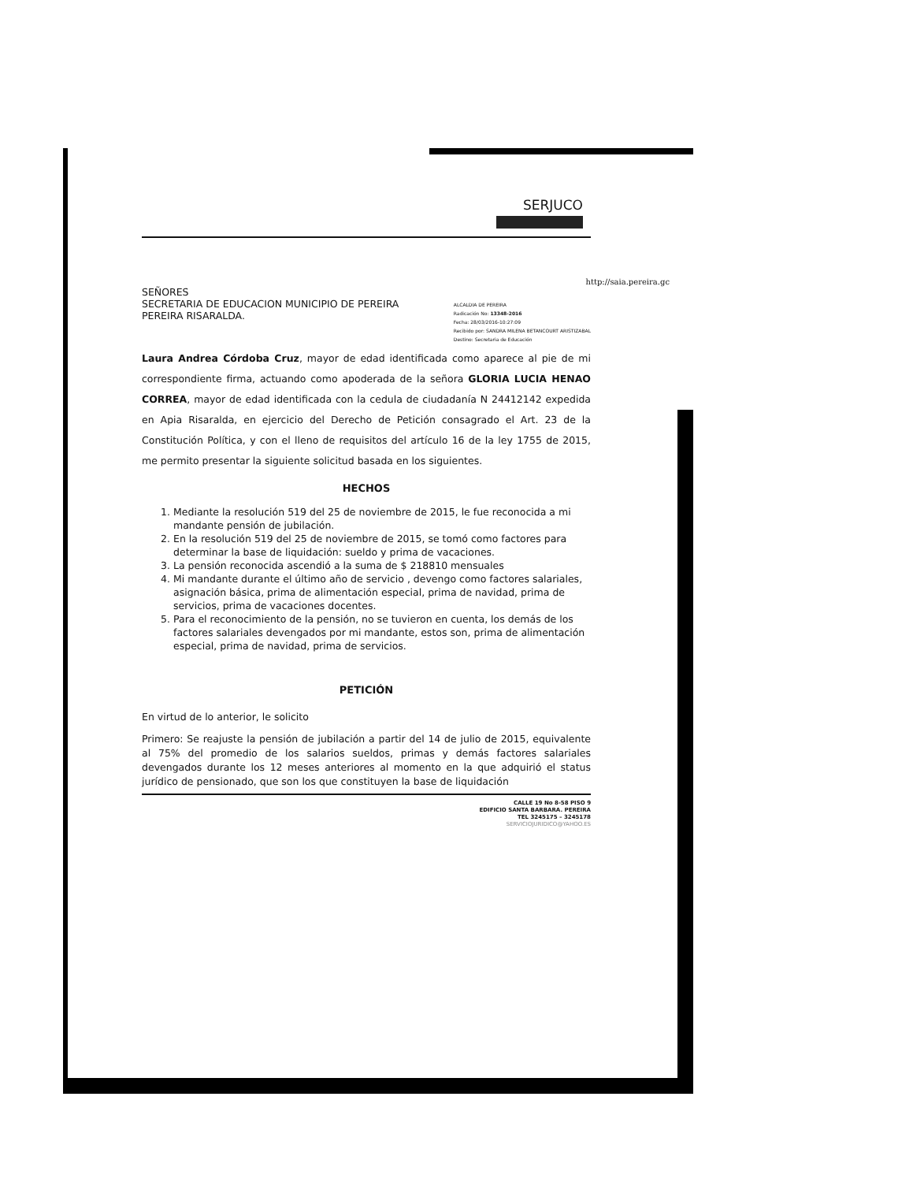SERJUCO
http://saia.pereira.gc
SEÑORES
SECRETARIA DE EDUCACION MUNICIPIO DE PEREIRA
PEREIRA RISARALDA.
ALCALDIA DE PEREIRA
Radicación No: 13348-2016
Fecha: 28/03/2016-10:27:09
Recibido por: SANDRA MILENA BETANCOURT ARISTIZABAL
Destino: Secretaria de Educación
Laura Andrea Córdoba Cruz, mayor de edad identificada como aparece al pie de mi correspondiente firma, actuando como apoderada de la señora GLORIA LUCIA HENAO CORREA, mayor de edad identificada con la cedula de ciudadanía N 24412142 expedida en Apia Risaralda, en ejercicio del Derecho de Petición consagrado el Art. 23 de la Constitución Política, y con el lleno de requisitos del artículo 16 de la ley 1755 de 2015, me permito presentar la siguiente solicitud basada en los siguientes.
HECHOS
1. Mediante la resolución 519 del 25 de noviembre de 2015, le fue reconocida a mi mandante pensión de jubilación.
2. En la resolución 519 del 25 de noviembre de 2015, se tomó como factores para determinar la base de liquidación: sueldo y prima de vacaciones.
3. La pensión reconocida ascendió a la suma de $ 218810 mensuales
4. Mi mandante durante el último año de servicio , devengo como factores salariales, asignación básica, prima de alimentación especial, prima de navidad, prima de servicios, prima de vacaciones docentes.
5. Para el reconocimiento de la pensión, no se tuvieron en cuenta, los demás de los factores salariales devengados por mi mandante, estos son, prima de alimentación especial, prima de navidad, prima de servicios.
PETICIÓN
En virtud de lo anterior, le solicito
Primero: Se reajuste la pensión de jubilación a partir del 14 de julio de 2015, equivalente al 75% del promedio de los salarios sueldos, primas y demás factores salariales devengados durante los 12 meses anteriores al momento en la que adquirió el status jurídico de pensionado, que son los que constituyen la base de liquidación
CALLE 19 No 8-58 PISO 9
EDIFICIO SANTA BARBARA. PEREIRA
TEL 3245175 – 3245178
SERVICIOJURIDICO@YAHOO.ES